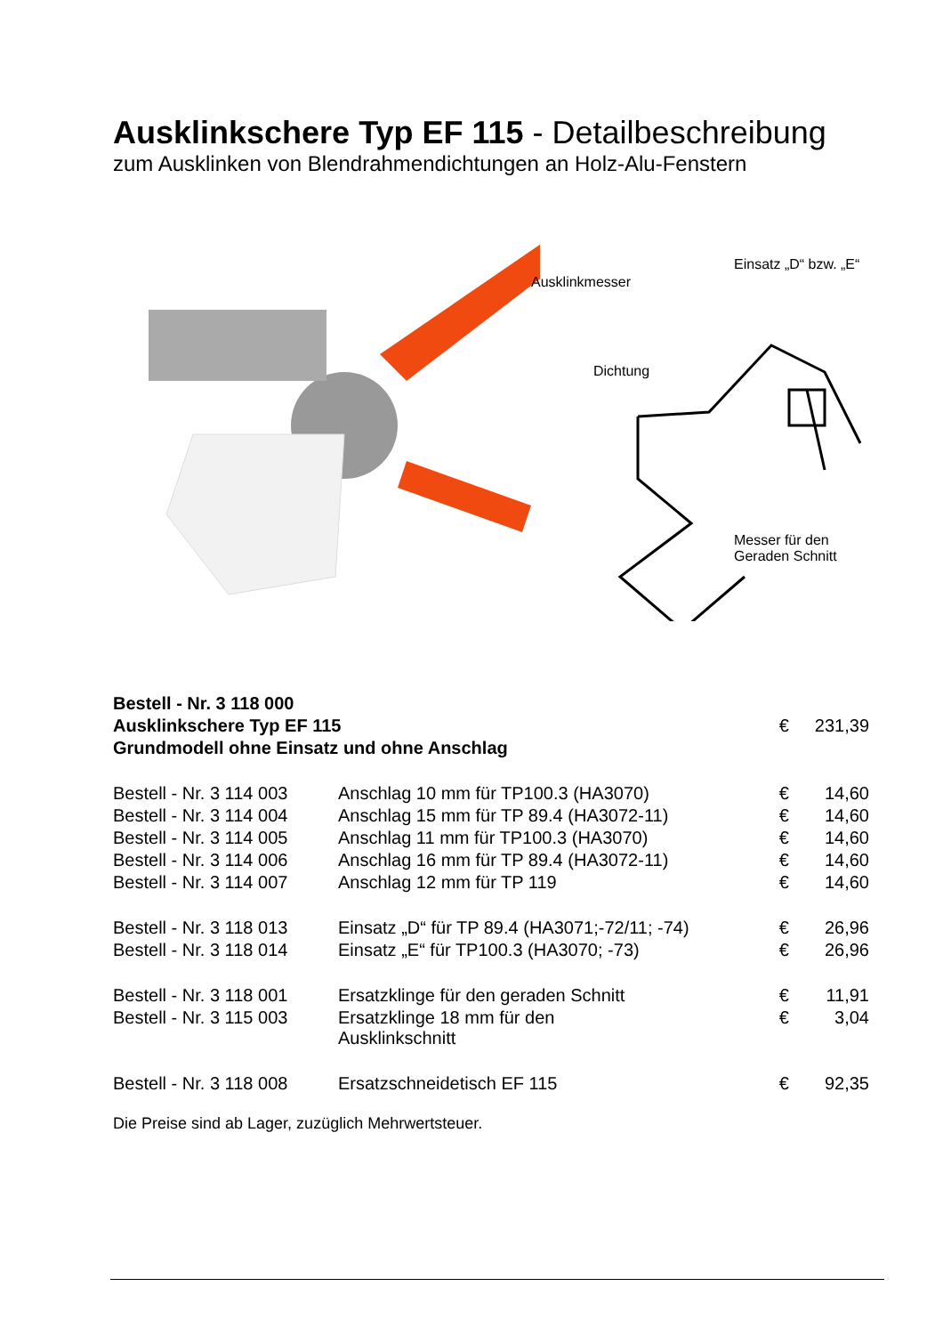Ausklinkschere Typ EF 115 - Detailbeschreibung
zum Ausklinken von Blendrahmendichtungen an Holz-Alu-Fenstern
Ausklinkmesser
Dichtung
Einsatz „D“ bzw. „E“
Messer für den
Geraden Schnitt
| Bestell - Nr. 3 118 000 | | | |
| Ausklinkschere Typ EF 115 | | € | 231,39 |
| Grundmodell ohne Einsatz und ohne Anschlag | | | |
| Bestell - Nr. 3 114 003 | Anschlag 10 mm für TP100.3 (HA3070) | € | 14,60 |
| Bestell - Nr. 3 114 004 | Anschlag 15 mm für TP 89.4 (HA3072-11) | € | 14,60 |
| Bestell - Nr. 3 114 005 | Anschlag 11 mm für TP100.3 (HA3070) | € | 14,60 |
| Bestell - Nr. 3 114 006 | Anschlag 16 mm für TP 89.4 (HA3072-11) | € | 14,60 |
| Bestell - Nr. 3 114 007 | Anschlag 12 mm für TP 119 | € | 14,60 |
| Bestell - Nr. 3 118 013 | Einsatz „D“ für TP 89.4 (HA3071;-72/11; -74) | € | 26,96 |
| Bestell - Nr. 3 118 014 | Einsatz „E“ für TP100.3 (HA3070; -73) | € | 26,96 |
| Bestell - Nr. 3 118 001 | Ersatzklinge für den geraden Schnitt | € | 11,91 |
| Bestell - Nr. 3 115 003 | Ersatzklinge 18 mm für den Ausklinkschnitt | € | 3,04 |
| Bestell - Nr. 3 118 008 | Ersatzschneidetisch EF 115 | € | 92,35 |
Die Preise sind ab Lager, zuzüglich Mehrwertsteuer.